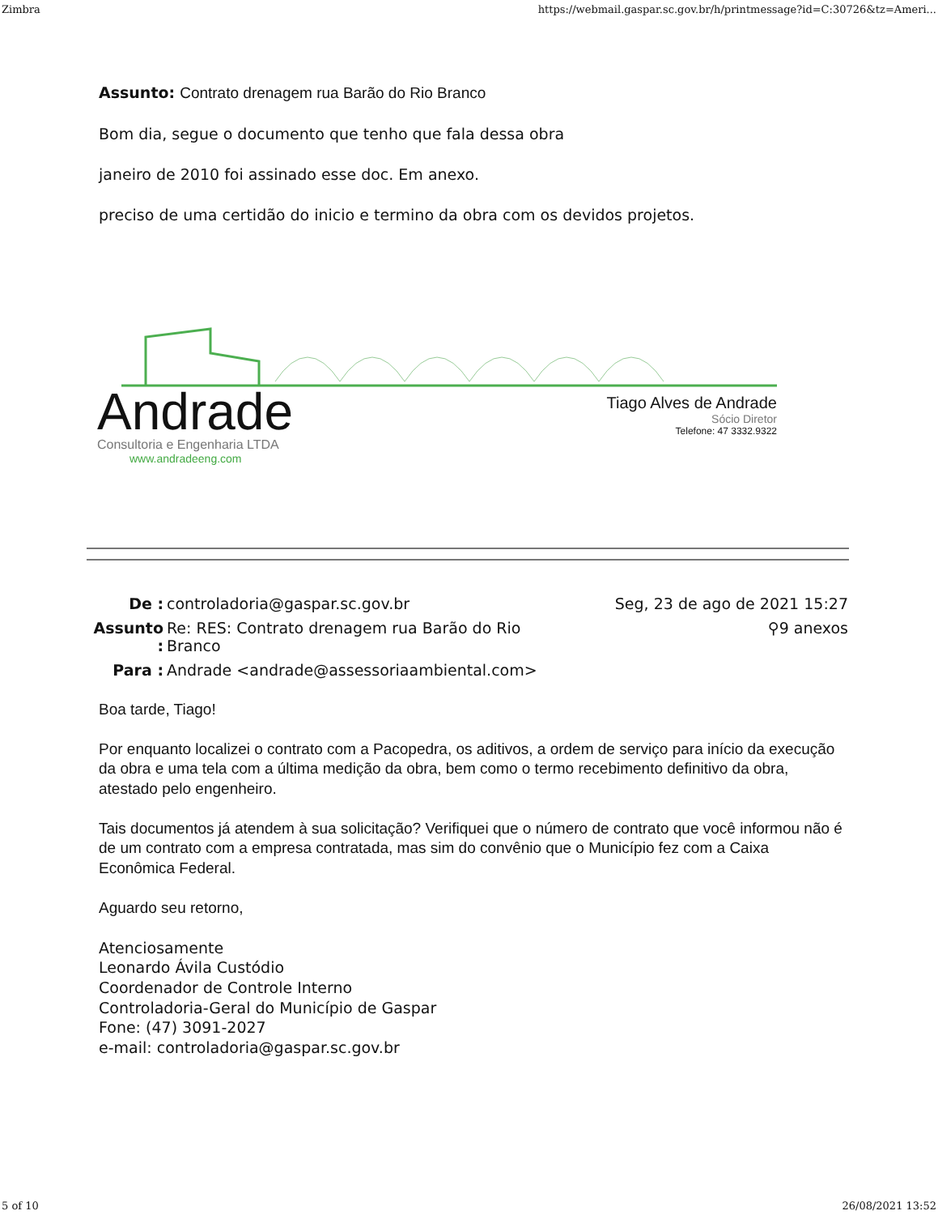Zimbra https://webmail.gaspar.sc.gov.br/h/printmessage?id=C:30726&tz=Ameri...
Assunto: Contrato drenagem rua Barão do Rio Branco
Bom dia, segue o documento que tenho que fala dessa obra
janeiro de 2010 foi assinado esse doc. Em anexo.
preciso de uma certidão do inicio e termino da obra com os devidos projetos.
Andrade
Consultoria e Engenharia LTDA
www.andradeeng.com
Tiago Alves de Andrade
Sócio Diretor
Telefone: 47 3332.9322
| De : | controladoria@gaspar.sc.gov.br | Seg, 23 de ago de 2021 15:27 |
| Assunto : | Re: RES: Contrato drenagem rua Barão do Rio Branco | ⚲9 anexos |
| Para : | Andrade <andrade@assessoriaambiental.com> | |
Boa tarde, Tiago!
Por enquanto localizei o contrato com a Pacopedra, os aditivos, a ordem de serviço para início da execução da obra e uma tela com a última medição da obra, bem como o termo recebimento definitivo da obra, atestado pelo engenheiro.
Tais documentos já atendem à sua solicitação? Verifiquei que o número de contrato que você informou não é de um contrato com a empresa contratada, mas sim do convênio que o Município fez com a Caixa Econômica Federal.
Aguardo seu retorno,
Atenciosamente
Leonardo Ávila Custódio
Coordenador de Controle Interno
Controladoria-Geral do Município de Gaspar
Fone: (47) 3091-2027
e-mail: controladoria@gaspar.sc.gov.br
5 of 10 26/08/2021 13:52